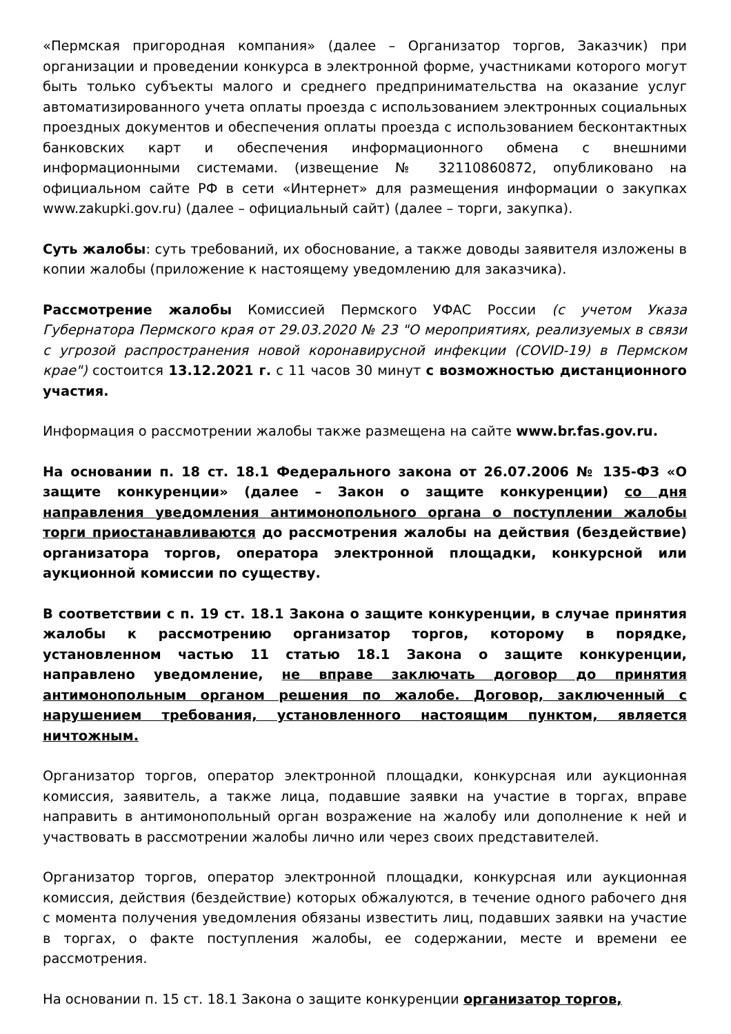«Пермская пригородная компания» (далее – Организатор торгов, Заказчик) при организации и проведении конкурса в электронной форме, участниками которого могут быть только субъекты малого и среднего предпринимательства на оказание услуг автоматизированного учета оплаты проезда с использованием электронных социальных проездных документов и обеспечения оплаты проезда с использованием бесконтактных банковских карт и обеспечения информационного обмена с внешними информационными системами. (извещение № 32110860872, опубликовано на официальном сайте РФ в сети «Интернет» для размещения информации о закупках www.zakupki.gov.ru) (далее – официальный сайт) (далее – торги, закупка).
Суть жалобы: суть требований, их обоснование, а также доводы заявителя изложены в копии жалобы (приложение к настоящему уведомлению для заказчика).
Рассмотрение жалобы Комиссией Пермского УФАС России (с учетом Указа Губернатора Пермского края от 29.03.2020 № 23 "О мероприятиях, реализуемых в связи с угрозой распространения новой коронавирусной инфекции (COVID-19) в Пермском крае") состоится 13.12.2021 г. с 11 часов 30 минут с возможностью дистанционного участия.
Информация о рассмотрении жалобы также размещена на сайте www.br.fas.gov.ru.
На основании п. 18 ст. 18.1 Федерального закона от 26.07.2006 № 135-ФЗ «О защите конкуренции» (далее – Закон о защите конкуренции) со дня направления уведомления антимонопольного органа о поступлении жалобы торги приостанавливаются до рассмотрения жалобы на действия (бездействие) организатора торгов, оператора электронной площадки, конкурсной или аукционной комиссии по существу.
В соответствии с п. 19 ст. 18.1 Закона о защите конкуренции, в случае принятия жалобы к рассмотрению организатор торгов, которому в порядке, установленном частью 11 статью 18.1 Закона о защите конкуренции, направлено уведомление, не вправе заключать договор до принятия антимонопольным органом решения по жалобе. Договор, заключенный с нарушением требования, установленного настоящим пунктом, является ничтожным.
Организатор торгов, оператор электронной площадки, конкурсная или аукционная комиссия, заявитель, а также лица, подавшие заявки на участие в торгах, вправе направить в антимонопольный орган возражение на жалобу или дополнение к ней и участвовать в рассмотрении жалобы лично или через своих представителей.
Организатор торгов, оператор электронной площадки, конкурсная или аукционная комиссия, действия (бездействие) которых обжалуются, в течение одного рабочего дня с момента получения уведомления обязаны известить лиц, подавших заявки на участие в торгах, о факте поступления жалобы, ее содержании, месте и времени ее рассмотрения.
На основании п. 15 ст. 18.1 Закона о защите конкуренции организатор торгов,